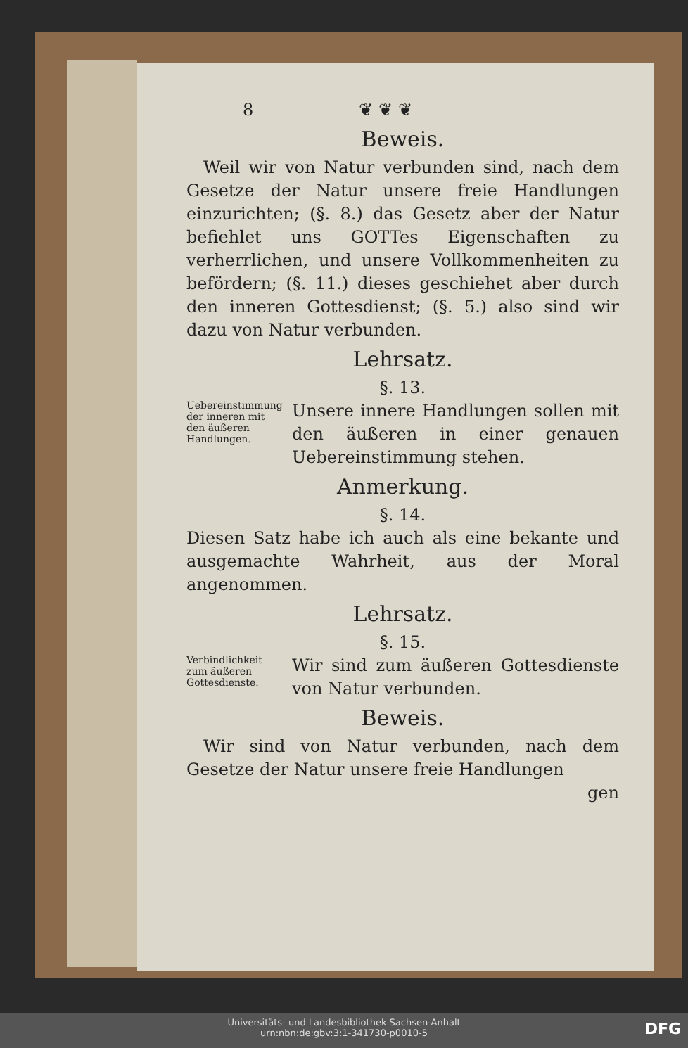8 ❦ ❦ ❦
Beweis.
 Weil wir von Natur verbunden sind, nach dem Gesetze der Natur unsere freie Handlungen einzurichten; (§. 8.) das Gesetz aber der Natur befiehlet uns GOTTes Eigenschaften zu verherrlichen, und unsere Vollkommenheiten zu befördern; (§. 11.) dieses geschiehet aber durch den inneren Gottesdienst; (§. 5.) also sind wir dazu von Natur verbunden.
Lehrsatz.
§. 13.
Uebereinstimmung der inneren mit den äußeren Handlungen.
Unsere innere Handlungen sollen mit den äußeren in einer genauen Uebereinstimmung stehen.
Anmerkung.
§. 14.
Diesen Satz habe ich auch als eine bekante und ausgemachte Wahrheit, aus der Moral angenommen.
Lehrsatz.
§. 15.
Verbindlichkeit zum äußeren Gottesdienste.
Wir sind zum äußeren Gottesdienste von Natur verbunden.
Beweis.
 Wir sind von Natur verbunden, nach dem Gesetze der Natur unsere freie Handlungen
gen
Universitäts- und Landesbibliothek Sachsen-Anhalt
urn:nbn:de:gbv:3:1-341730-p0010-5
DFG